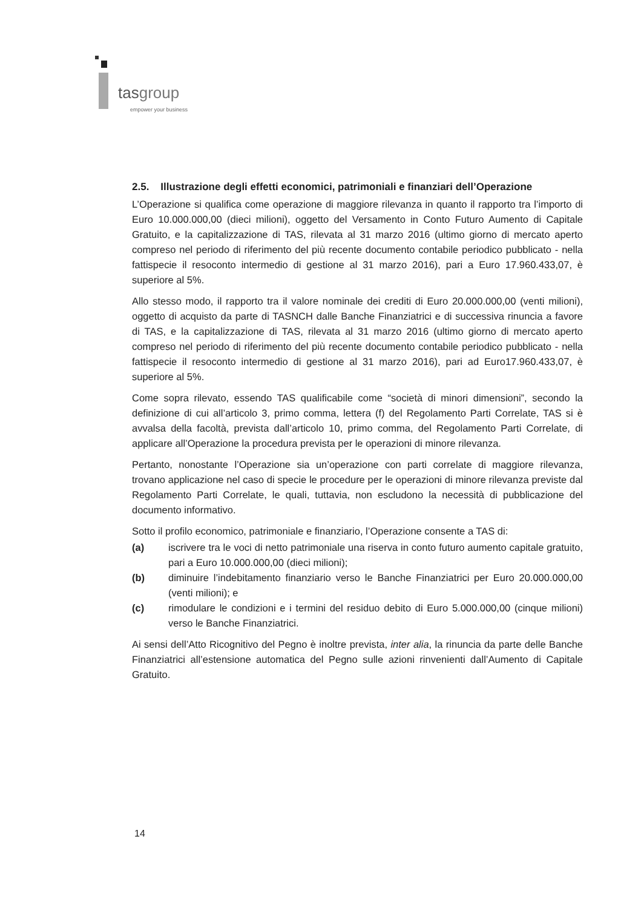tasgroup
empower your business
2.5. Illustrazione degli effetti economici, patrimoniali e finanziari dell’Operazione
L’Operazione si qualifica come operazione di maggiore rilevanza in quanto il rapporto tra l’importo di Euro 10.000.000,00 (dieci milioni), oggetto del Versamento in Conto Futuro Aumento di Capitale Gratuito, e la capitalizzazione di TAS, rilevata al 31 marzo 2016 (ultimo giorno di mercato aperto compreso nel periodo di riferimento del più recente documento contabile periodico pubblicato - nella fattispecie il resoconto intermedio di gestione al 31 marzo 2016), pari a Euro 17.960.433,07, è superiore al 5%.
Allo stesso modo, il rapporto tra il valore nominale dei crediti di Euro 20.000.000,00 (venti milioni), oggetto di acquisto da parte di TASNCH dalle Banche Finanziatrici e di successiva rinuncia a favore di TAS, e la capitalizzazione di TAS, rilevata al 31 marzo 2016 (ultimo giorno di mercato aperto compreso nel periodo di riferimento del più recente documento contabile periodico pubblicato - nella fattispecie il resoconto intermedio di gestione al 31 marzo 2016), pari ad Euro17.960.433,07, è superiore al 5%.
Come sopra rilevato, essendo TAS qualificabile come “società di minori dimensioni”, secondo la definizione di cui all’articolo 3, primo comma, lettera (f) del Regolamento Parti Correlate, TAS si è avvalsa della facoltà, prevista dall’articolo 10, primo comma, del Regolamento Parti Correlate, di applicare all’Operazione la procedura prevista per le operazioni di minore rilevanza.
Pertanto, nonostante l’Operazione sia un’operazione con parti correlate di maggiore rilevanza, trovano applicazione nel caso di specie le procedure per le operazioni di minore rilevanza previste dal Regolamento Parti Correlate, le quali, tuttavia, non escludono la necessità di pubblicazione del documento informativo.
Sotto il profilo economico, patrimoniale e finanziario, l’Operazione consente a TAS di:
(a) iscrivere tra le voci di netto patrimoniale una riserva in conto futuro aumento capitale gratuito, pari a Euro 10.000.000,00 (dieci milioni);
(b) diminuire l’indebitamento finanziario verso le Banche Finanziatrici per Euro 20.000.000,00 (venti milioni); e
(c) rimodulare le condizioni e i termini del residuo debito di Euro 5.000.000,00 (cinque milioni) verso le Banche Finanziatrici.
Ai sensi dell’Atto Ricognitivo del Pegno è inoltre prevista, inter alia, la rinuncia da parte delle Banche Finanziatrici all’estensione automatica del Pegno sulle azioni rinvenienti dall’Aumento di Capitale Gratuito.
14